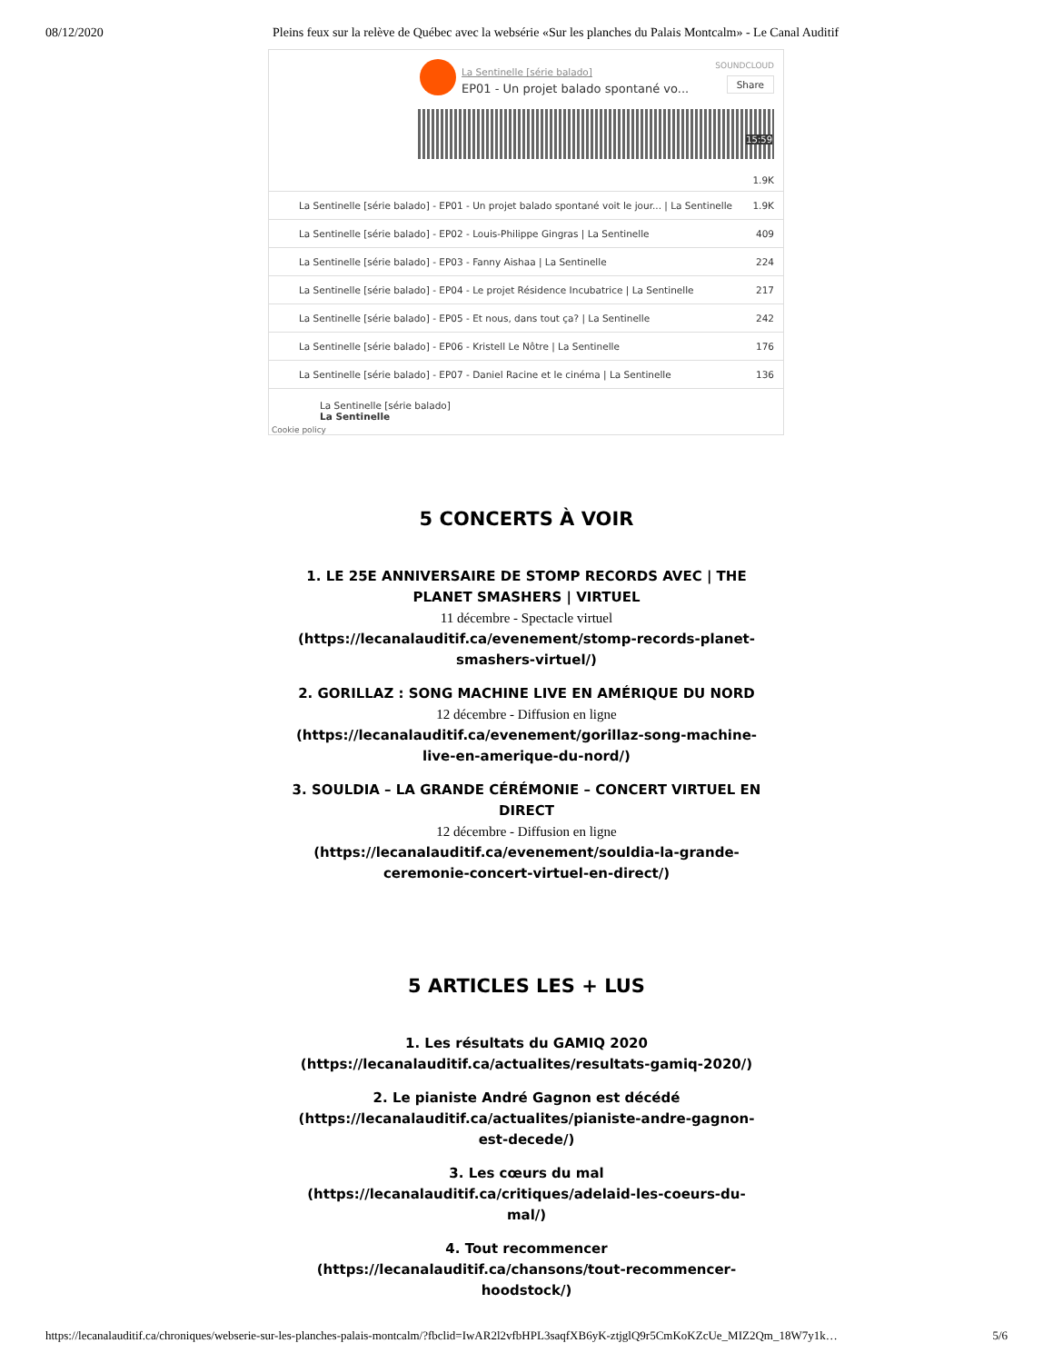08/12/2020 Pleins feux sur la relève de Québec avec la websérie «Sur les planches du Palais Montcalm» - Le Canal Auditif
La Sentinelle [série balado]
EP01 - Un projet balado spontané vo...
SOUNDCLOUD
Share
15:59
1.9K
La Sentinelle [série balado] - EP01 - Un projet balado spontané voit le jour... | La Sentinelle 1.9K
La Sentinelle [série balado] - EP02 - Louis-Philippe Gingras | La Sentinelle 409
La Sentinelle [série balado] - EP03 - Fanny Aishaa | La Sentinelle 224
La Sentinelle [série balado] - EP04 - Le projet Résidence Incubatrice | La Sentinelle 217
La Sentinelle [série balado] - EP05 - Et nous, dans tout ça? | La Sentinelle 242
La Sentinelle [série balado] - EP06 - Kristell Le Nôtre | La Sentinelle 176
La Sentinelle [série balado] - EP07 - Daniel Racine et le cinéma | La Sentinelle 136
La Sentinelle [série balado]
La Sentinelle
Cookie policy
5 CONCERTS À VOIR
1. LE 25E ANNIVERSAIRE DE STOMP RECORDS AVEC | THE PLANET SMASHERS | VIRTUEL
11 décembre - Spectacle virtuel
(https://lecanalauditif.ca/evenement/stomp-records-planet-smashers-virtuel/)
2. GORILLAZ : SONG MACHINE LIVE EN AMÉRIQUE DU NORD
12 décembre - Diffusion en ligne
(https://lecanalauditif.ca/evenement/gorillaz-song-machine-live-en-amerique-du-nord/)
3. SOULDIA – LA GRANDE CÉRÉMONIE – CONCERT VIRTUEL EN DIRECT
12 décembre - Diffusion en ligne
(https://lecanalauditif.ca/evenement/souldia-la-grande-ceremonie-concert-virtuel-en-direct/)
5 ARTICLES LES + LUS
1. Les résultats du GAMIQ 2020 (https://lecanalauditif.ca/actualites/resultats-gamiq-2020/)
2. Le pianiste André Gagnon est décédé (https://lecanalauditif.ca/actualites/pianiste-andre-gagnon-est-decede/)
3. Les cœurs du mal (https://lecanalauditif.ca/critiques/adelaid-les-coeurs-du-mal/)
4. Tout recommencer (https://lecanalauditif.ca/chansons/tout-recommencer-hoodstock/)
https://lecanalauditif.ca/chroniques/webserie-sur-les-planches-palais-montcalm/?fbclid=IwAR2l2vfbHPL3saqfXB6yK-ztjglQ9r5CmKoKZcUe_MIZ2Qm_18W7y1k… 5/6